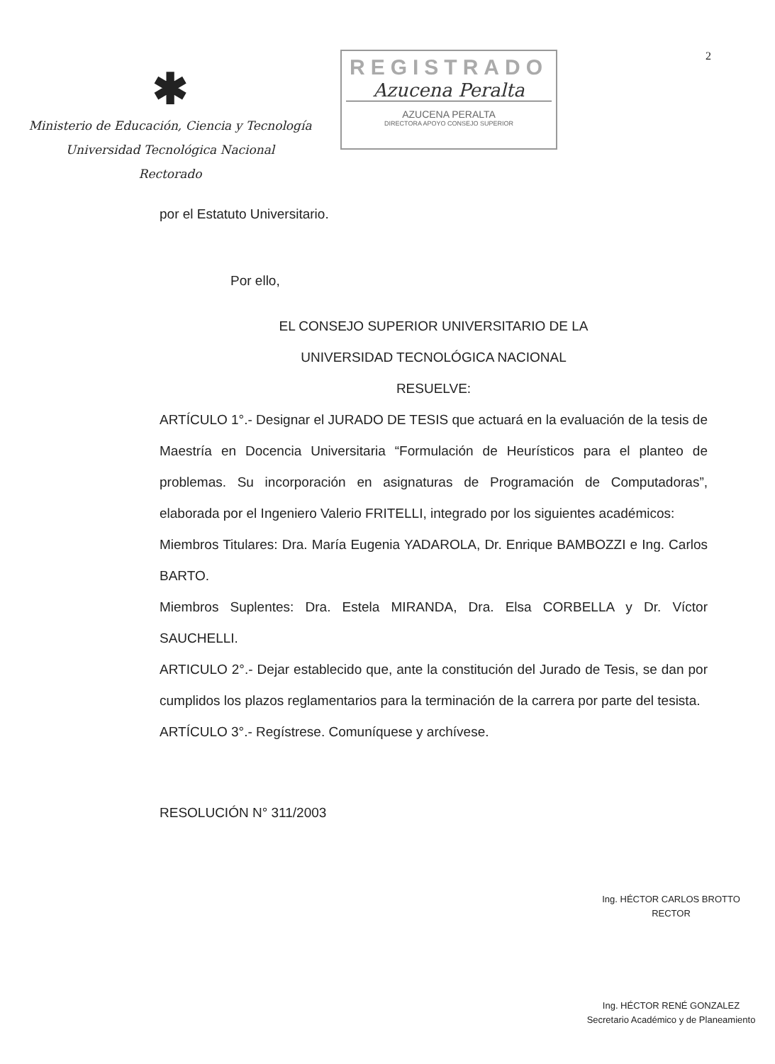2
✱
Ministerio de Educación, Ciencia y Tecnología
Universidad Tecnológica Nacional
Rectorado
REGISTRADO
Azucena Peralta
AZUCENA PERALTA
DIRECTORA APOYO CONSEJO SUPERIOR
por el Estatuto Universitario.
Por ello,
EL CONSEJO SUPERIOR UNIVERSITARIO DE LA
UNIVERSIDAD TECNOLÓGICA NACIONAL
RESUELVE:
ARTÍCULO 1°.- Designar el JURADO DE TESIS que actuará en la evaluación de la tesis de Maestría en Docencia Universitaria “Formulación de Heurísticos para el planteo de problemas. Su incorporación en asignaturas de Programación de Computadoras”, elaborada por el Ingeniero Valerio FRITELLI, integrado por los siguientes académicos:
Miembros Titulares: Dra. María Eugenia YADAROLA, Dr. Enrique BAMBOZZI e Ing. Carlos BARTO.
Miembros Suplentes: Dra. Estela MIRANDA, Dra. Elsa CORBELLA y Dr. Víctor SAUCHELLI.
ARTICULO 2°.- Dejar establecido que, ante la constitución del Jurado de Tesis, se dan por cumplidos los plazos reglamentarios para la terminación de la carrera por parte del tesista.
ARTÍCULO 3°.- Regístrese. Comuníquese y archívese.
RESOLUCIÓN N° 311/2003
Ing. HÉCTOR CARLOS BROTTO
RECTOR
Ing. HÉCTOR RENÉ GONZALEZ
Secretario Académico y de Planeamiento